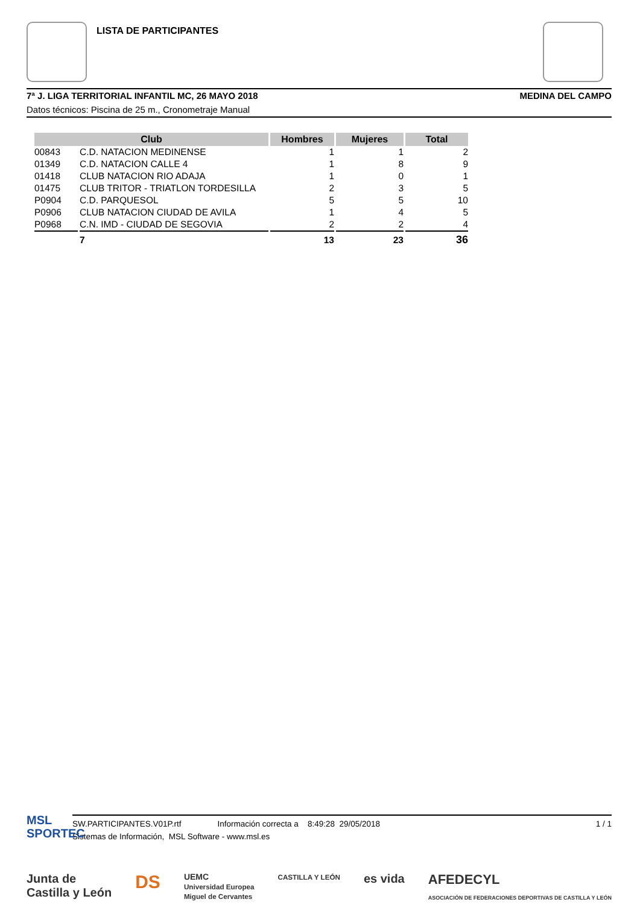LISTA DE PARTICIPANTES
7ª J. LIGA TERRITORIAL INFANTIL MC, 26 MAYO 2018 MEDINA DEL CAMPO
Datos técnicos: Piscina de 25 m., Cronometraje Manual
| Club | | Hombres | Mujeres | Total |
| --- | --- | --- | --- | --- |
| 00843 | C.D. NATACION MEDINENSE | 1 | 1 | 2 |
| 01349 | C.D. NATACION CALLE 4 | 1 | 8 | 9 |
| 01418 | CLUB NATACION RIO ADAJA | 1 | 0 | 1 |
| 01475 | CLUB TRITOR - TRIATLON TORDESILLA | 2 | 3 | 5 |
| P0904 | C.D. PARQUESOL | 5 | 5 | 10 |
| P0906 | CLUB NATACION CIUDAD DE AVILA | 1 | 4 | 5 |
| P0968 | C.N. IMD - CIUDAD DE SEGOVIA | 2 | 2 | 4 |
| | 7 | 13 | 23 | 36 |
MSL
SPORTEC
SW.PARTICIPANTES.V01P.rtf Información correcta a 8:49:28 29/05/2018 1 / 1
Sistemas de Información, MSL Software - www.msl.es
Junta de
Castilla y León DS UEMC
Universidad Europea
Miguel de Cervantes CASTILLA Y LEÓN es vida AFEDECYL
ASOCIACIÓN DE FEDERACIONES DEPORTIVAS DE CASTILLA Y LEÓN